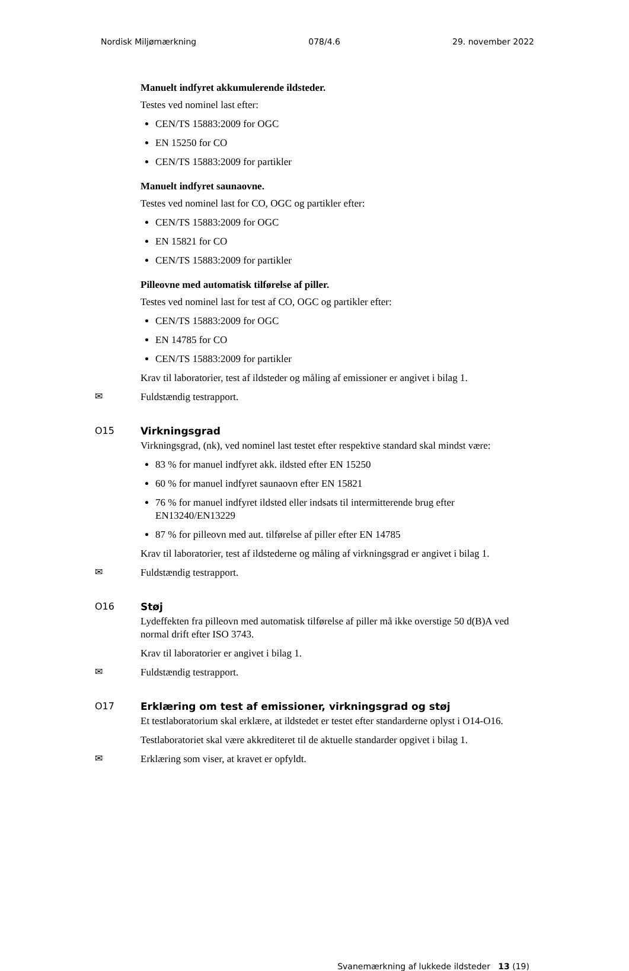Nordisk Miljømærkning 078/4.6 29. november 2022
Manuelt indfyret akkumulerende ildsteder.
Testes ved nominel last efter:
CEN/TS 15883:2009 for OGC
EN 15250 for CO
CEN/TS 15883:2009 for partikler
Manuelt indfyret saunaovne.
Testes ved nominel last for CO, OGC og partikler efter:
CEN/TS 15883:2009 for OGC
EN 15821 for CO
CEN/TS 15883:2009 for partikler
Pilleovne med automatisk tilførelse af piller.
Testes ved nominel last for test af CO, OGC og partikler efter:
CEN/TS 15883:2009 for OGC
EN 14785 for CO
CEN/TS 15883:2009 for partikler
Krav til laboratorier, test af ildsteder og måling af emissioner er angivet i bilag 1.
✉
Fuldstændig testrapport.
O15 Virkningsgrad
Virkningsgrad, (nk), ved nominel last testet efter respektive standard skal mindst være:
83 % for manuel indfyret akk. ildsted efter EN 15250
60 % for manuel indfyret saunaovn efter EN 15821
76 % for manuel indfyret ildsted eller indsats til intermitterende brug efter EN13240/EN13229
87 % for pilleovn med aut. tilførelse af piller efter EN 14785
Krav til laboratorier, test af ildstederne og måling af virkningsgrad er angivet i bilag 1.
✉
Fuldstændig testrapport.
O16 Støj
Lydeffekten fra pilleovn med automatisk tilførelse af piller må ikke overstige 50 d(B)A ved normal drift efter ISO 3743.
Krav til laboratorier er angivet i bilag 1.
✉
Fuldstændig testrapport.
O17 Erklæring om test af emissioner, virkningsgrad og støj
Et testlaboratorium skal erklære, at ildstedet er testet efter standarderne oplyst i O14-O16.
Testlaboratoriet skal være akkrediteret til de aktuelle standarder opgivet i bilag 1.
✉
Erklæring som viser, at kravet er opfyldt.
Svanemærkning af lukkede ildsteder 13 (19)